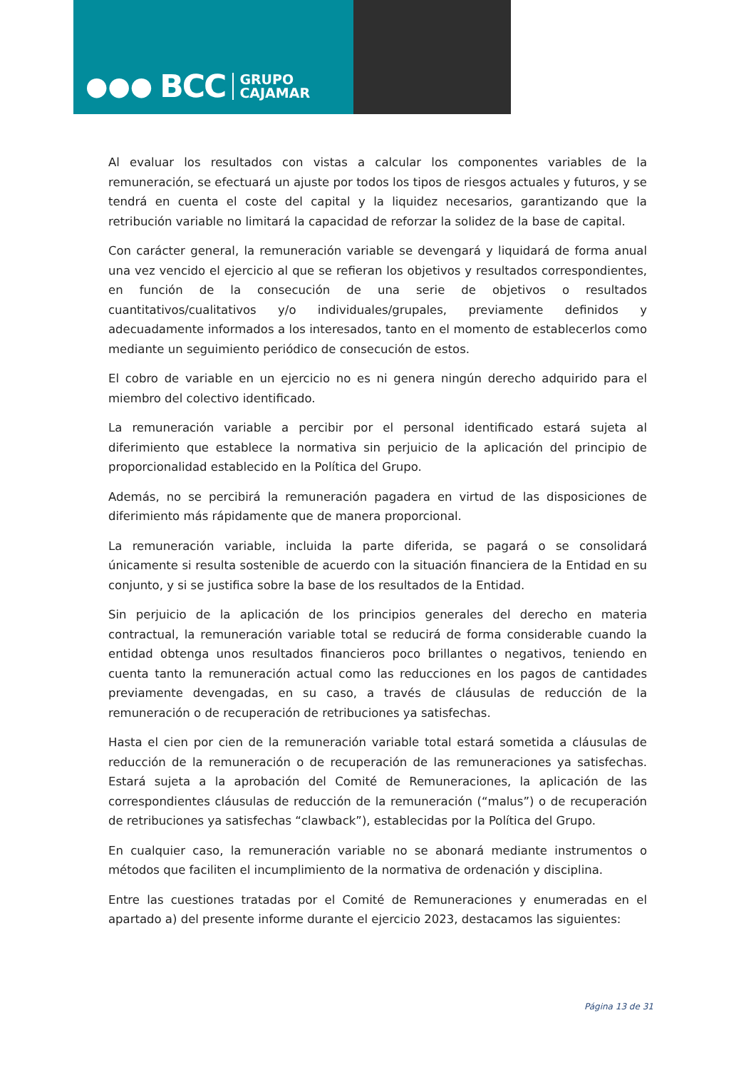●●● BCC GRUPO
CAJAMAR
Al evaluar los resultados con vistas a calcular los componentes variables de la remuneración, se efectuará un ajuste por todos los tipos de riesgos actuales y futuros, y se tendrá en cuenta el coste del capital y la liquidez necesarios, garantizando que la retribución variable no limitará la capacidad de reforzar la solidez de la base de capital.
Con carácter general, la remuneración variable se devengará y liquidará de forma anual una vez vencido el ejercicio al que se refieran los objetivos y resultados correspondientes, en función de la consecución de una serie de objetivos o resultados cuantitativos/cualitativos y/o individuales/grupales, previamente definidos y adecuadamente informados a los interesados, tanto en el momento de establecerlos como mediante un seguimiento periódico de consecución de estos.
El cobro de variable en un ejercicio no es ni genera ningún derecho adquirido para el miembro del colectivo identificado.
La remuneración variable a percibir por el personal identificado estará sujeta al diferimiento que establece la normativa sin perjuicio de la aplicación del principio de proporcionalidad establecido en la Política del Grupo.
Además, no se percibirá la remuneración pagadera en virtud de las disposiciones de diferimiento más rápidamente que de manera proporcional.
La remuneración variable, incluida la parte diferida, se pagará o se consolidará únicamente si resulta sostenible de acuerdo con la situación financiera de la Entidad en su conjunto, y si se justifica sobre la base de los resultados de la Entidad.
Sin perjuicio de la aplicación de los principios generales del derecho en materia contractual, la remuneración variable total se reducirá de forma considerable cuando la entidad obtenga unos resultados financieros poco brillantes o negativos, teniendo en cuenta tanto la remuneración actual como las reducciones en los pagos de cantidades previamente devengadas, en su caso, a través de cláusulas de reducción de la remuneración o de recuperación de retribuciones ya satisfechas.
Hasta el cien por cien de la remuneración variable total estará sometida a cláusulas de reducción de la remuneración o de recuperación de las remuneraciones ya satisfechas. Estará sujeta a la aprobación del Comité de Remuneraciones, la aplicación de las correspondientes cláusulas de reducción de la remuneración (“malus”) o de recuperación de retribuciones ya satisfechas “clawback”), establecidas por la Política del Grupo.
En cualquier caso, la remuneración variable no se abonará mediante instrumentos o métodos que faciliten el incumplimiento de la normativa de ordenación y disciplina.
Entre las cuestiones tratadas por el Comité de Remuneraciones y enumeradas en el apartado a) del presente informe durante el ejercicio 2023, destacamos las siguientes:
Página 13 de 31